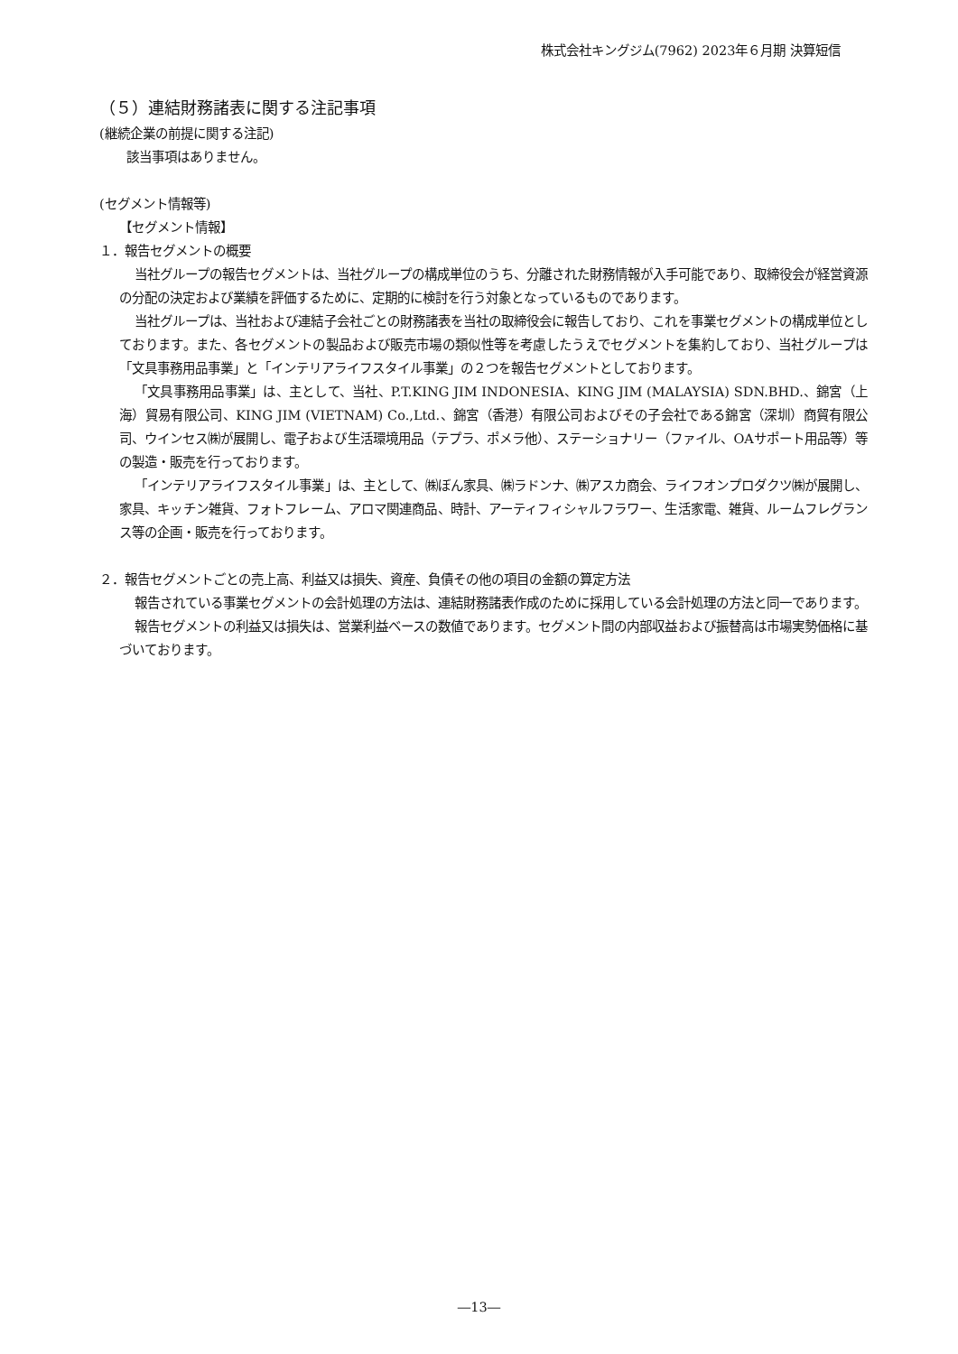株式会社キングジム(7962) 2023年６月期 決算短信
（５）連結財務諸表に関する注記事項
(継続企業の前提に関する注記)
該当事項はありません。
(セグメント情報等)
【セグメント情報】
１．報告セグメントの概要
当社グループの報告セグメントは、当社グループの構成単位のうち、分離された財務情報が入手可能であり、取締役会が経営資源の分配の決定および業績を評価するために、定期的に検討を行う対象となっているものであります。
当社グループは、当社および連結子会社ごとの財務諸表を当社の取締役会に報告しており、これを事業セグメントの構成単位としております。また、各セグメントの製品および販売市場の類似性等を考慮したうえでセグメントを集約しており、当社グループは「文具事務用品事業」と「インテリアライフスタイル事業」の２つを報告セグメントとしております。
「文具事務用品事業」は、主として、当社、P.T.KING JIM INDONESIA、KING JIM (MALAYSIA) SDN.BHD.、錦宮（上海）貿易有限公司、KING JIM (VIETNAM) Co.,Ltd.、錦宮（香港）有限公司およびその子会社である錦宮（深圳）商貿有限公司、ウインセス㈱が展開し、電子および生活環境用品（テプラ、ポメラ他）、ステーショナリー（ファイル、OAサポート用品等）等の製造・販売を行っております。
「インテリアライフスタイル事業」は、主として、㈱ぼん家具、㈱ラドンナ、㈱アスカ商会、ライフオンプロダクツ㈱が展開し、家具、キッチン雑貨、フォトフレーム、アロマ関連商品、時計、アーティフィシャルフラワー、生活家電、雑貨、ルームフレグランス等の企画・販売を行っております。
２．報告セグメントごとの売上高、利益又は損失、資産、負債その他の項目の金額の算定方法
報告されている事業セグメントの会計処理の方法は、連結財務諸表作成のために採用している会計処理の方法と同一であります。
報告セグメントの利益又は損失は、営業利益ベースの数値であります。セグメント間の内部収益および振替高は市場実勢価格に基づいております。
―13―